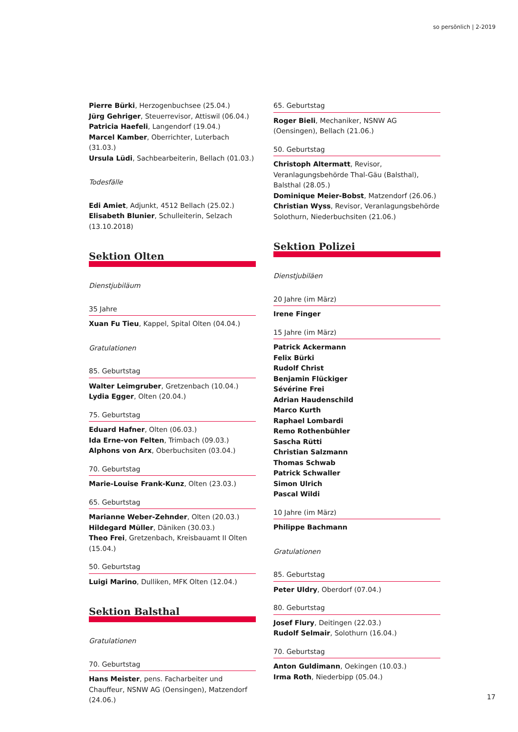so persönlich | 2-2019
Pierre Bürki, Herzogenbuchsee (25.04.)
Jürg Gehriger, Steuerrevisor, Attiswil (06.04.)
Patricia Haefeli, Langendorf (19.04.)
Marcel Kamber, Oberrichter, Luterbach (31.03.)
Ursula Lüdi, Sachbearbeiterin, Bellach (01.03.)
Todesfälle
Edi Amiet, Adjunkt, 4512 Bellach (25.02.)
Elisabeth Blunier, Schulleiterin, Selzach (13.10.2018)
Sektion Olten
Dienstjubiläum
35 Jahre
Xuan Fu Tieu, Kappel, Spital Olten (04.04.)
Gratulationen
85. Geburtstag
Walter Leimgruber, Gretzenbach (10.04.)
Lydia Egger, Olten (20.04.)
75. Geburtstag
Eduard Hafner, Olten (06.03.)
Ida Erne-von Felten, Trimbach (09.03.)
Alphons von Arx, Oberbuchsiten (03.04.)
70. Geburtstag
Marie-Louise Frank-Kunz, Olten (23.03.)
65. Geburtstag
Marianne Weber-Zehnder, Olten (20.03.)
Hildegard Müller, Däniken (30.03.)
Theo Frei, Gretzenbach, Kreisbauamt II Olten (15.04.)
50. Geburtstag
Luigi Marino, Dulliken, MFK Olten (12.04.)
Sektion Balsthal
Gratulationen
70. Geburtstag
Hans Meister, pens. Facharbeiter und Chauffeur, NSNW AG (Oensingen), Matzendorf (24.06.)
65. Geburtstag
Roger Bieli, Mechaniker, NSNW AG (Oensingen), Bellach (21.06.)
50. Geburtstag
Christoph Altermatt, Revisor, Veranlagungsbehörde Thal-Gäu (Balsthal), Balsthal (28.05.)
Dominique Meier-Bobst, Matzendorf (26.06.)
Christian Wyss, Revisor, Veranlagungsbehörde Solothurn, Niederbuchsiten (21.06.)
Sektion Polizei
Dienstjubiläen
20 Jahre (im März)
Irene Finger
15 Jahre (im März)
Patrick Ackermann
Felix Bürki
Rudolf Christ
Benjamin Flückiger
Sévérine Frei
Adrian Haudenschild
Marco Kurth
Raphael Lombardi
Remo Rothenbühler
Sascha Rütti
Christian Salzmann
Thomas Schwab
Patrick Schwaller
Simon Ulrich
Pascal Wildi
10 Jahre (im März)
Philippe Bachmann
Gratulationen
85. Geburtstag
Peter Uldry, Oberdorf (07.04.)
80. Geburtstag
Josef Flury, Deitingen (22.03.)
Rudolf Selmair, Solothurn (16.04.)
70. Geburtstag
Anton Guldimann, Oekingen (10.03.)
Irma Roth, Niederbipp (05.04.)
17